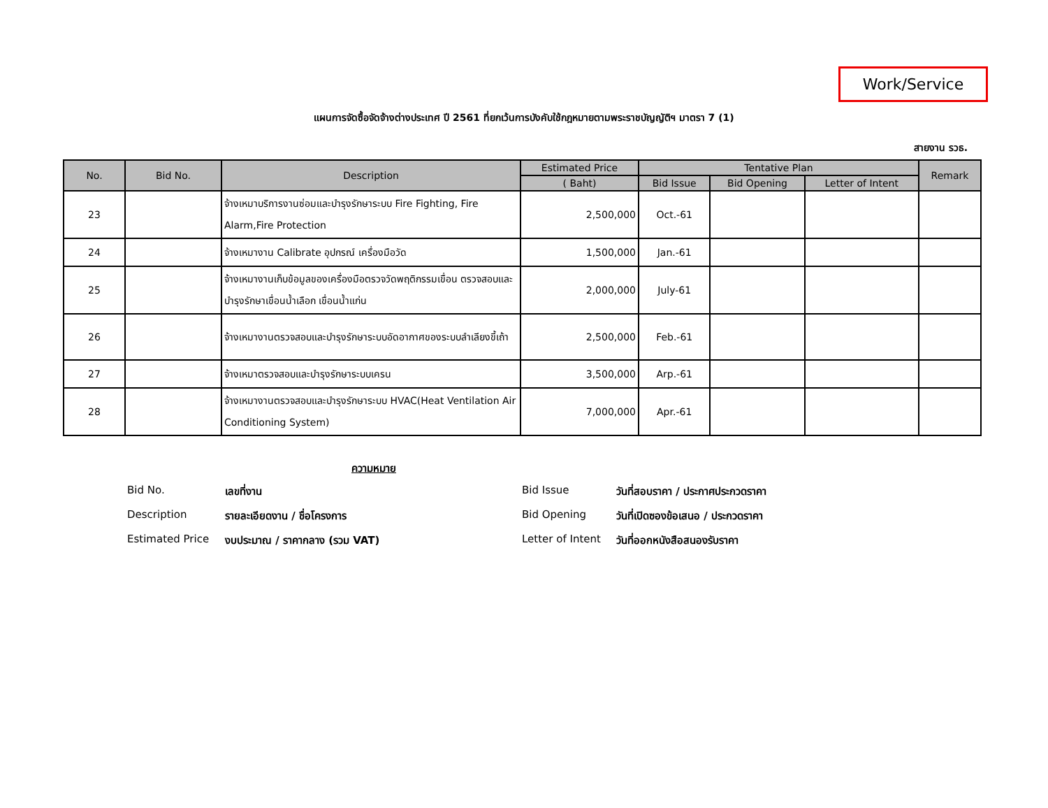Work/Service
แผนการจัดซื้อจัดจ้างต่างประเทศ ปี 2561 ที่ยกเว้นการบังคับใช้กฎหมายตามพระราชบัญญัติฯ มาตรา 7 (1)
สายงาน รวธ.
| No. | Bid No. | Description | Estimated Price | Tentative Plan | | | Remark |
| --- | --- | --- | --- | --- | --- | --- | --- |
| | | | ( Baht) | Bid Issue | Bid Opening | Letter of Intent | |
| 23 | | จ้างเหมาบริการงานซ่อมและบำรุงรักษาระบบ Fire Fighting, Fire Alarm,Fire Protection | 2,500,000 | Oct.-61 | | | |
| 24 | | จ้างเหมางาน Calibrate อุปกรณ์ เครื่องมือวัด | 1,500,000 | Jan.-61 | | | |
| 25 | | จ้างเหมางานเก็บข้อมูลของเครื่องมือตรวจวัดพฤติกรรมเขื่อน ตรวจสอบและบำรุงรักษาเขื่อนน้ำเลือก เขื่อนน้ำแก่น | 2,000,000 | July-61 | | | |
| 26 | | จ้างเหมางานตรวจสอบและบำรุงรักษาระบบอัดอากาศของระบบลำเลียงขี้เถ้า | 2,500,000 | Feb.-61 | | | |
| 27 | | จ้างเหมาตรวจสอบและบำรุงรักษาระบบเครน | 3,500,000 | Arp.-61 | | | |
| 28 | | จ้างเหมางานตรวจสอบและบำรุงรักษาระบบ HVAC(Heat Ventilation Air Conditioning System) | 7,000,000 | Apr.-61 | | | |
ความหมาย
Bid No. เลขที่งาน Bid Issue วันที่สอบราคา / ประกาศประกวดราคา Description รายละเอียดงาน / ชื่อโครงการ Bid Opening วันที่เปิดซองข้อเสนอ / ประกวดราคา Estimated Price งบประมาณ / ราคากลาง (รวม VAT) Letter of Intent วันที่ออกหนังสือสนองรับราคา